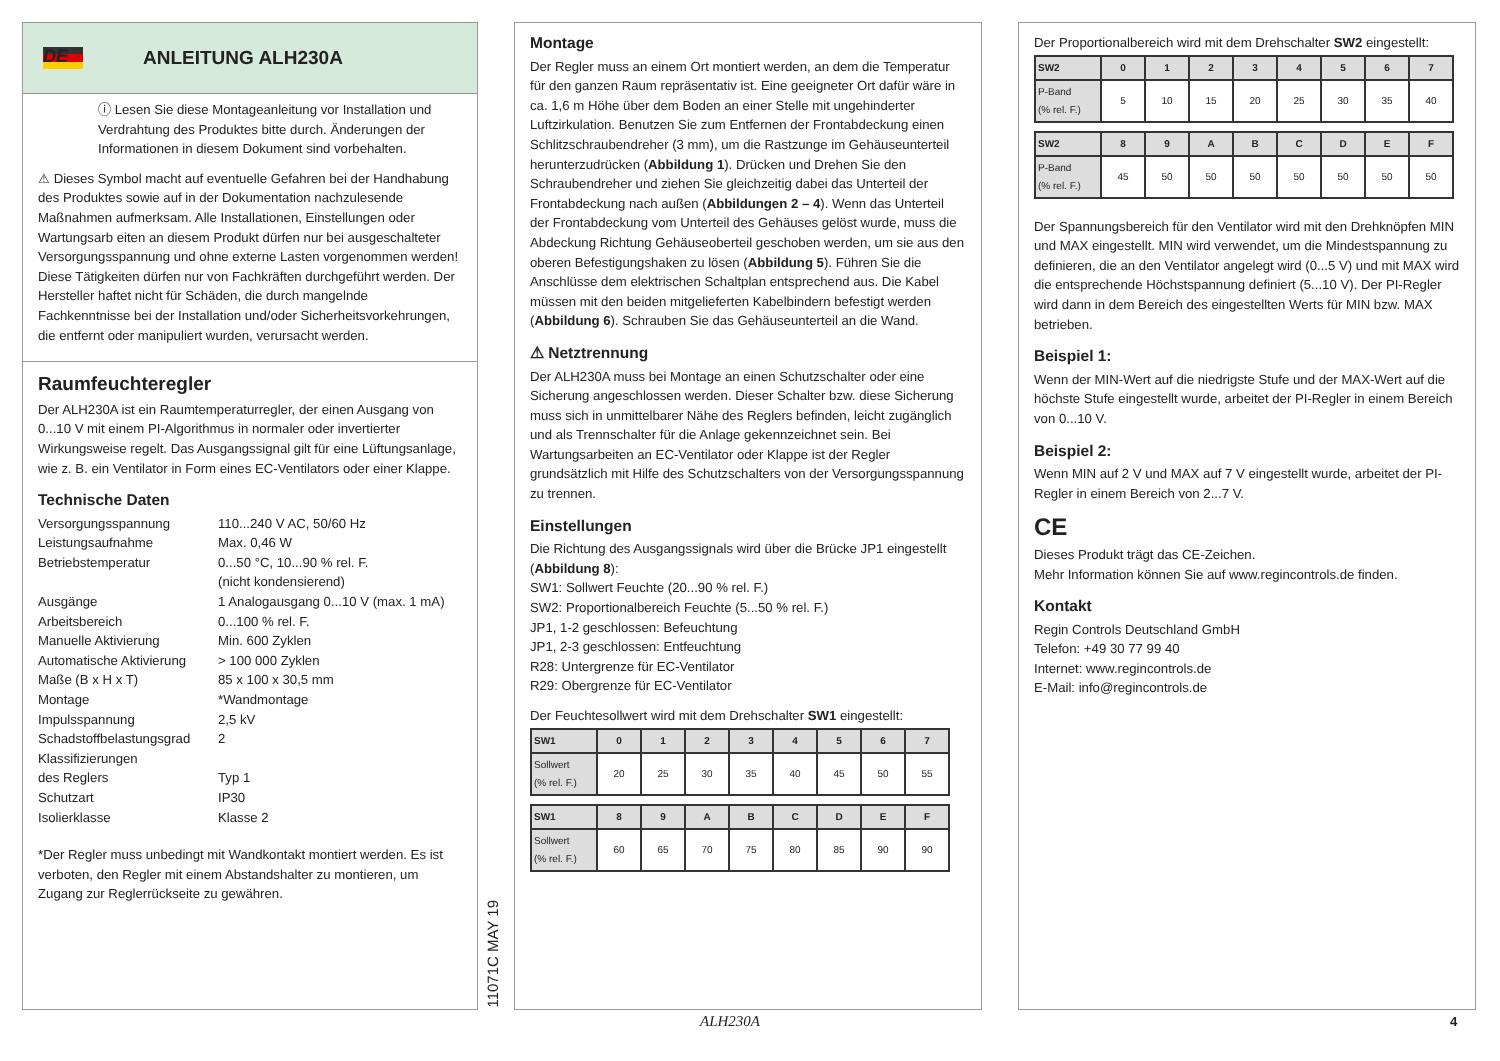DE
ANLEITUNG ALH230A
ⓘ Lesen Sie diese Montageanleitung vor Installation und Verdrahtung des Produktes bitte durch. Änderungen der Informationen in diesem Dokument sind vorbehalten.
⚠ Dieses Symbol macht auf eventuelle Gefahren bei der Handhabung des Produktes sowie auf in der Dokumentation nachzulesende Maßnahmen aufmerksam. Alle Installationen, Einstellungen oder Wartungsarb eiten an diesem Produkt dürfen nur bei ausgeschalteter Versorgungsspannung und ohne externe Lasten vorgenommen werden! Diese Tätigkeiten dürfen nur von Fachkräften durchgeführt werden. Der Hersteller haftet nicht für Schäden, die durch mangelnde Fachkenntnisse bei der Installation und/oder Sicherheitsvorkehrungen, die entfernt oder manipuliert wurden, verursacht werden.
Raumfeuchteregler
Der ALH230A ist ein Raumtemperaturregler, der einen Ausgang von 0...10 V mit einem PI-Algorithmus in normaler oder invertierter Wirkungsweise regelt. Das Ausgangssignal gilt für eine Lüftungsanlage, wie z. B. ein Ventilator in Form eines EC-Ventilators oder einer Klappe.
Technische Daten
| Versorgungsspannung | 110...240 V AC, 50/60 Hz |
| Leistungsaufnahme | Max. 0,46 W |
| Betriebstemperatur | 0...50 °C, 10...90 % rel. F. (nicht kondensierend) |
| Ausgänge | 1 Analogausgang 0...10 V (max. 1 mA) |
| Arbeitsbereich | 0...100 % rel. F. |
| Manuelle Aktivierung | Min. 600 Zyklen |
| Automatische Aktivierung | > 100 000 Zyklen |
| Maße (B x H x T) | 85 x 100 x 30,5 mm |
| Montage | *Wandmontage |
| Impulsspannung | 2,5 kV |
| Schadstoffbelastungsgrad | 2 |
| Klassifizierungen des Reglers | Typ 1 |
| Schutzart | IP30 |
| Isolierklasse | Klasse 2 |
*Der Regler muss unbedingt mit Wandkontakt montiert werden. Es ist verboten, den Regler mit einem Abstandshalter zu montieren, um Zugang zur Reglerrückseite zu gewähren.
11071C MAY 19
Montage
Der Regler muss an einem Ort montiert werden, an dem die Temperatur für den ganzen Raum repräsentativ ist. Eine geeigneter Ort dafür wäre in ca. 1,6 m Höhe über dem Boden an einer Stelle mit ungehinderter Luftzirkulation. Benutzen Sie zum Entfernen der Frontabdeckung einen Schlitzschraubendreher (3 mm), um die Rastzunge im Gehäuseunterteil herunterzudrücken (Abbildung 1). Drücken und Drehen Sie den Schraubendreher und ziehen Sie gleichzeitig dabei das Unterteil der Frontabdeckung nach außen (Abbildungen 2 – 4). Wenn das Unterteil der Frontabdeckung vom Unterteil des Gehäuses gelöst wurde, muss die Abdeckung Richtung Gehäuseoberteil geschoben werden, um sie aus den oberen Befestigungshaken zu lösen (Abbildung 5). Führen Sie die Anschlüsse dem elektrischen Schaltplan entsprechend aus. Die Kabel müssen mit den beiden mitgelieferten Kabelbindern befestigt werden (Abbildung 6). Schrauben Sie das Gehäuseunterteil an die Wand.
⚠ Netztrennung
Der ALH230A muss bei Montage an einen Schutzschalter oder eine Sicherung angeschlossen werden. Dieser Schalter bzw. diese Sicherung muss sich in unmittelbarer Nähe des Reglers befinden, leicht zugänglich und als Trennschalter für die Anlage gekennzeichnet sein. Bei Wartungsarbeiten an EC-Ventilator oder Klappe ist der Regler grundsätzlich mit Hilfe des Schutzschalters von der Versorgungsspannung zu trennen.
Einstellungen
Die Richtung des Ausgangssignals wird über die Brücke JP1 eingestellt
(Abbildung 8):
SW1: Sollwert Feuchte (20...90 % rel. F.)
SW2: Proportionalbereich Feuchte (5...50 % rel. F.)
JP1, 1-2 geschlossen: Befeuchtung
JP1, 2-3 geschlossen: Entfeuchtung
R28: Untergrenze für EC-Ventilator
R29: Obergrenze für EC-Ventilator
Der Feuchtesollwert wird mit dem Drehschalter SW1 eingestellt:
| SW1 | 0 | 1 | 2 | 3 | 4 | 5 | 6 | 7 |
| --- | --- | --- | --- | --- | --- | --- | --- | --- |
| Sollwert (% rel. F.) | 20 | 25 | 30 | 35 | 40 | 45 | 50 | 55 |
| SW1 | 8 | 9 | A | B | C | D | E | F |
| --- | --- | --- | --- | --- | --- | --- | --- | --- |
| Sollwert (% rel. F.) | 60 | 65 | 70 | 75 | 80 | 85 | 90 | 90 |
Der Proportionalbereich wird mit dem Drehschalter SW2 eingestellt:
| SW2 | 0 | 1 | 2 | 3 | 4 | 5 | 6 | 7 |
| --- | --- | --- | --- | --- | --- | --- | --- | --- |
| P-Band (% rel. F.) | 5 | 10 | 15 | 20 | 25 | 30 | 35 | 40 |
| SW2 | 8 | 9 | A | B | C | D | E | F |
| --- | --- | --- | --- | --- | --- | --- | --- | --- |
| P-Band (% rel. F.) | 45 | 50 | 50 | 50 | 50 | 50 | 50 | 50 |
Der Spannungsbereich für den Ventilator wird mit den Drehknöpfen MIN und MAX eingestellt. MIN wird verwendet, um die Mindestspannung zu definieren, die an den Ventilator angelegt wird (0...5 V) und mit MAX wird die entsprechende Höchstspannung definiert (5...10 V). Der PI-Regler wird dann in dem Bereich des eingestellten Werts für MIN bzw. MAX betrieben.
Beispiel 1:
Wenn der MIN-Wert auf die niedrigste Stufe und der MAX-Wert auf die höchste Stufe eingestellt wurde, arbeitet der PI-Regler in einem Bereich von 0...10 V.
Beispiel 2:
Wenn MIN auf 2 V und MAX auf 7 V eingestellt wurde, arbeitet der PI-Regler in einem Bereich von 2...7 V.
CE
Dieses Produkt trägt das CE-Zeichen.
Mehr Information können Sie auf www.regincontrols.de finden.
Kontakt
Regin Controls Deutschland GmbH
Telefon: +49 30 77 99 40
Internet: www.regincontrols.de
E-Mail: info@regincontrols.de
ALH230A 4